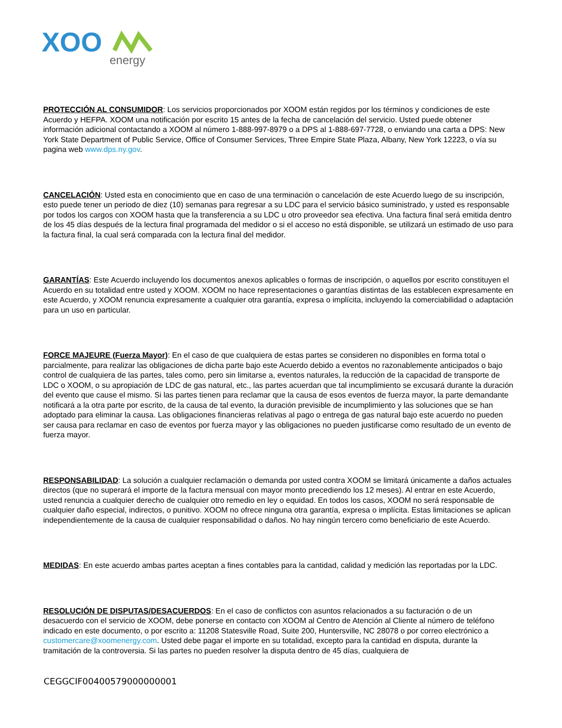XOO
energy
PROTECCIÓN AL CONSUMIDOR: Los servicios proporcionados por XOOM están regidos por los términos y condiciones de este Acuerdo y HEFPA. XOOM una notificación por escrito 15 antes de la fecha de cancelación del servicio. Usted puede obtener información adicional contactando a XOOM al número 1-888-997-8979 o a DPS al 1-888-697-7728, o enviando una carta a DPS: New York State Department of Public Service, Office of Consumer Services, Three Empire State Plaza, Albany, New York 12223, o vía su pagina web www.dps.ny.gov.
CANCELACIÓN: Usted esta en conocimiento que en caso de una terminación o cancelación de este Acuerdo luego de su inscripción, esto puede tener un periodo de diez (10) semanas para regresar a su LDC para el servicio básico suministrado, y usted es responsable por todos los cargos con XOOM hasta que la transferencia a su LDC u otro proveedor sea efectiva. Una factura final será emitida dentro de los 45 días después de la lectura final programada del medidor o si el acceso no está disponible, se utilizará un estimado de uso para la factura final, la cual será comparada con la lectura final del medidor.
GARANTÍAS: Este Acuerdo incluyendo los documentos anexos aplicables o formas de inscripción, o aquellos por escrito constituyen el Acuerdo en su totalidad entre usted y XOOM. XOOM no hace representaciones o garantías distintas de las establecen expresamente en este Acuerdo, y XOOM renuncia expresamente a cualquier otra garantía, expresa o implícita, incluyendo la comerciabilidad o adaptación para un uso en particular.
FORCE MAJEURE (Fuerza Mayor): En el caso de que cualquiera de estas partes se consideren no disponibles en forma total o parcialmente, para realizar las obligaciones de dicha parte bajo este Acuerdo debido a eventos no razonablemente anticipados o bajo control de cualquiera de las partes, tales como, pero sin limitarse a, eventos naturales, la reducción de la capacidad de transporte de LDC o XOOM, o su apropiación de LDC de gas natural, etc., las partes acuerdan que tal incumplimiento se excusará durante la duración del evento que cause el mismo. Si las partes tienen para reclamar que la causa de esos eventos de fuerza mayor, la parte demandante notificará a la otra parte por escrito, de la causa de tal evento, la duración previsible de incumplimiento y las soluciones que se han adoptado para eliminar la causa. Las obligaciones financieras relativas al pago o entrega de gas natural bajo este acuerdo no pueden ser causa para reclamar en caso de eventos por fuerza mayor y las obligaciones no pueden justificarse como resultado de un evento de fuerza mayor.
RESPONSABILIDAD: La solución a cualquier reclamación o demanda por usted contra XOOM se limitará únicamente a daños actuales directos (que no superará el importe de la factura mensual con mayor monto precediendo los 12 meses). Al entrar en este Acuerdo, usted renuncia a cualquier derecho de cualquier otro remedio en ley o equidad. En todos los casos, XOOM no será responsable de cualquier daño especial, indirectos, o punitivo. XOOM no ofrece ninguna otra garantía, expresa o implícita. Estas limitaciones se aplican independientemente de la causa de cualquier responsabilidad o daños. No hay ningún tercero como beneficiario de este Acuerdo.
MEDIDAS: En este acuerdo ambas partes aceptan a fines contables para la cantidad, calidad y medición las reportadas por la LDC.
RESOLUCIÓN DE DISPUTAS/DESACUERDOS: En el caso de conflictos con asuntos relacionados a su facturación o de un desacuerdo con el servicio de XOOM, debe ponerse en contacto con XOOM al Centro de Atención al Cliente al número de teléfono indicado en este documento, o por escrito a: 11208 Statesville Road, Suite 200, Huntersville, NC 28078 o por correo electrónico a customercare@xoomenergy.com. Usted debe pagar el importe en su totalidad, excepto para la cantidad en disputa, durante la tramitación de la controversia. Si las partes no pueden resolver la disputa dentro de 45 días, cualquiera de
CEGGCIF00400579000000001